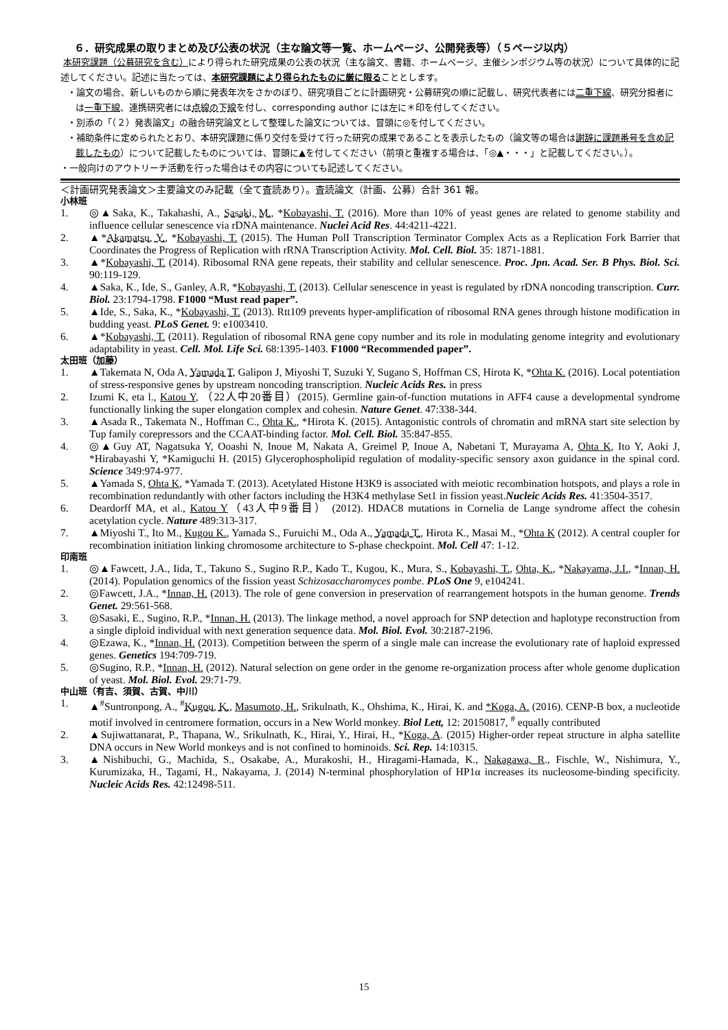６．研究成果の取りまとめ及び公表の状況（主な論文等一覧、ホームページ、公開発表等）（５ページ以内）
本研究課題（公募研究を含む）により得られた研究成果の公表の状況（主な論文、書籍、ホームページ、主催シンポジウム等の状況）について具体的に記述してください。記述に当たっては、本研究課題により得られたものに厳に限ることとします。
・論文の場合、新しいものから順に発表年次をさかのぼり、研究項目ごとに計画研究・公募研究の順に記載し、研究代表者には二重下線、研究分担者には一重下線、連携研究者には点線の下線を付し、corresponding author には左に＊印を付してください。
・別添の「（２）発表論文」の融合研究論文として整理した論文については、冒頭に◎を付してください。
・補助条件に定められたとおり、本研究課題に係り交付を受けて行った研究の成果であることを表示したもの（論文等の場合は謝辞に課題番号を含め記載したもの）について記載したものについては、冒頭に▲を付してください（前項と重複する場合は、「◎▲・・・」と記載してください。）。
・一般向けのアウトリーチ活動を行った場合はその内容についても記述してください。
＜計画研究発表論文＞主要論文のみ記載（全て査読あり）。査読論文（計画、公募）合計 361 報。
小林班
1. ◎▲Saka, K., Takahashi, A., Sasaki, M., *Kobayashi, T. (2016). More than 10% of yeast genes are related to genome stability and influence cellular senescence via rDNA maintenance. Nuclei Acid Res. 44:4211-4221.
2. ▲*Akamatsu, Y., *Kobayashi, T. (2015). The Human PolI Transcription Terminator Complex Acts as a Replication Fork Barrier that Coordinates the Progress of Replication with rRNA Transcription Activity. Mol. Cell. Biol. 35: 1871-1881.
3. ▲*Kobayashi, T. (2014). Ribosomal RNA gene repeats, their stability and cellular senescence. Proc. Jpn. Acad. Ser. B Phys. Biol. Sci. 90:119-129.
4. ▲Saka, K., Ide, S., Ganley, A.R, *Kobayashi, T. (2013). Cellular senescence in yeast is regulated by rDNA noncoding transcription. Curr. Biol. 23:1794-1798. F1000 “Must read paper”.
5. ▲Ide, S., Saka, K., *Kobayashi, T. (2013). Rtt109 prevents hyper-amplification of ribosomal RNA genes through histone modification in budding yeast. PLoS Genet. 9: e1003410.
6. ▲*Kobayashi, T. (2011). Regulation of ribosomal RNA gene copy number and its role in modulating genome integrity and evolutionary adaptability in yeast. Cell. Mol. Life Sci. 68:1395-1403. F1000 “Recommended paper”.
太田班（加藤）
1. ▲Takemata N, Oda A, Yamada T, Galipon J, Miyoshi T, Suzuki Y, Sugano S, Hoffman CS, Hirota K, *Ohta K. (2016). Local potentiation of stress-responsive genes by upstream noncoding transcription. Nucleic Acids Res. in press
2. Izumi K, eta l., Katou Y, （22人中20番目）(2015). Germline gain-of-function mutations in AFF4 cause a developmental syndrome functionally linking the super elongation complex and cohesin. Nature Genet. 47:338-344.
3. ▲Asada R., Takemata N., Hoffman C., Ohta K., *Hirota K. (2015). Antagonistic controls of chromatin and mRNA start site selection by Tup family corepressors and the CCAAT-binding factor. Mol. Cell. Biol. 35:847-855.
4. ◎▲Guy AT, Nagatsuka Y, Ooashi N, Inoue M, Nakata A, Greimel P, Inoue A, Nabetani T, Murayama A, Ohta K, Ito Y, Aoki J, *Hirabayashi Y, *Kamiguchi H. (2015) Glycerophospholipid regulation of modality-specific sensory axon guidance in the spinal cord. Science 349:974-977.
5. ▲Yamada S, Ohta K, *Yamada T. (2013). Acetylated Histone H3K9 is associated with meiotic recombination hotspots, and plays a role in recombination redundantly with other factors including the H3K4 methylase Set1 in fission yeast.Nucleic Acids Res. 41:3504-3517.
6. Deardorff MA, et al., Katou Y（43人中9番目） (2012). HDAC8 mutations in Cornelia de Lange syndrome affect the cohesin acetylation cycle. Nature 489:313-317.
7. ▲Miyoshi T., Ito M., Kugou K., Yamada S., Furuichi M., Oda A., Yamada T., Hirota K., Masai M., *Ohta K (2012). A central coupler for recombination initiation linking chromosome architecture to S-phase checkpoint. Mol. Cell 47: 1-12.
印南班
1. ◎▲Fawcett, J.A., Iida, T., Takuno S., Sugino R.P., Kado T., Kugou, K., Mura, S., Kobayashi, T., Ohta, K., *Nakayama, J.I., *Innan, H. (2014). Population genomics of the fission yeast Schizosaccharomyces pombe. PLoS One 9, e104241.
2. ◎Fawcett, J.A., *Innan, H. (2013). The role of gene conversion in preservation of rearrangement hotspots in the human genome. Trends Genet. 29:561-568.
3. ◎Sasaki, E., Sugino, R.P., *Innan, H. (2013). The linkage method, a novel approach for SNP detection and haplotype reconstruction from a single diploid individual with next generation sequence data. Mol. Biol. Evol. 30:2187-2196.
4. ◎Ezawa, K., *Innan, H. (2013). Competition between the sperm of a single male can increase the evolutionary rate of haploid expressed genes. Genetics 194:709-719.
5. ◎Sugino, R.P., *Innan, H. (2012). Natural selection on gene order in the genome re-organization process after whole genome duplication of yeast. Mol. Biol. Evol. 29:71-79.
中山班（有吉、須賀、古賀、中川）
1. ▲<sup>#</sup>Suntronpong, A., <sup>#</sup>Kugou, K., Masumoto, H., Srikulnath, K., Ohshima, K., Hirai, K. and *Koga, A. (2016). CENP-B box, a nucleotide motif involved in centromere formation, occurs in a New World monkey. Biol Lett, 12: 20150817, <sup>#</sup> equally contributed
2. ▲Sujiwattanarat, P., Thapana, W., Srikulnath, K., Hirai, Y., Hirai, H., *Koga, A. (2015) Higher-order repeat structure in alpha satellite DNA occurs in New World monkeys and is not confined to hominoids. Sci. Rep. 14:10315.
3. ▲Nishibuchi, G., Machida, S., Osakabe, A., Murakoshi, H., Hiragami-Hamada, K., Nakagawa, R., Fischle, W., Nishimura, Y., Kurumizaka, H., Tagami, H., Nakayama, J. (2014) N-terminal phosphorylation of HP1α increases its nucleosome-binding specificity. Nucleic Acids Res. 42:12498-511.
15